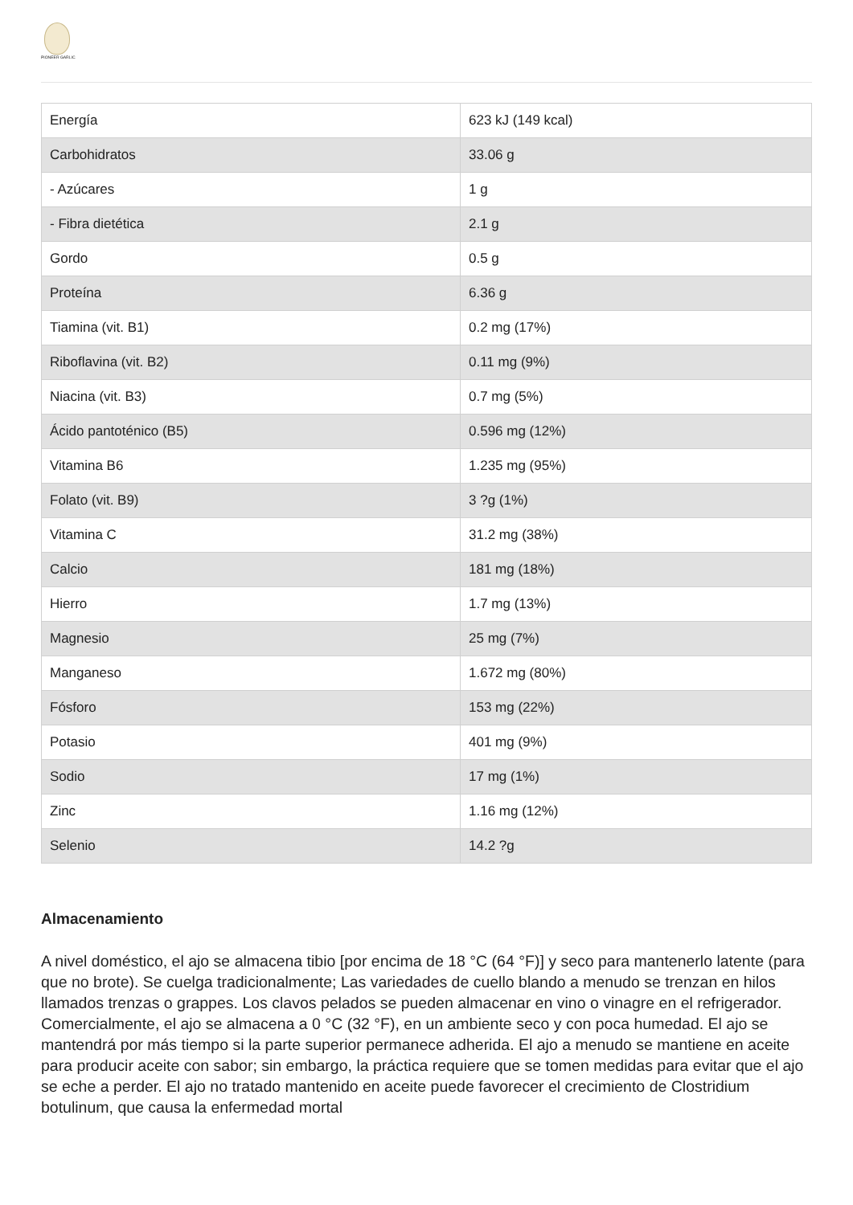PIONEER GARLIC
| Energía | 623 kJ (149 kcal) |
| Carbohidratos | 33.06 g |
| - Azúcares | 1 g |
| - Fibra dietética | 2.1 g |
| Gordo | 0.5 g |
| Proteína | 6.36 g |
| Tiamina (vit. B1) | 0.2 mg (17%) |
| Riboflavina (vit. B2) | 0.11 mg (9%) |
| Niacina (vit. B3) | 0.7 mg (5%) |
| Ácido pantoténico (B5) | 0.596 mg (12%) |
| Vitamina B6 | 1.235 mg (95%) |
| Folato (vit. B9) | 3 ?g (1%) |
| Vitamina C | 31.2 mg (38%) |
| Calcio | 181 mg (18%) |
| Hierro | 1.7 mg (13%) |
| Magnesio | 25 mg (7%) |
| Manganeso | 1.672 mg (80%) |
| Fósforo | 153 mg (22%) |
| Potasio | 401 mg (9%) |
| Sodio | 17 mg (1%) |
| Zinc | 1.16 mg (12%) |
| Selenio | 14.2 ?g |
Almacenamiento
A nivel doméstico, el ajo se almacena tibio [por encima de 18 °C (64 °F)] y seco para mantenerlo latente (para que no brote). Se cuelga tradicionalmente; Las variedades de cuello blando a menudo se trenzan en hilos llamados trenzas o grappes. Los clavos pelados se pueden almacenar en vino o vinagre en el refrigerador. Comercialmente, el ajo se almacena a 0 °C (32 °F), en un ambiente seco y con poca humedad. El ajo se mantendrá por más tiempo si la parte superior permanece adherida. El ajo a menudo se mantiene en aceite para producir aceite con sabor; sin embargo, la práctica requiere que se tomen medidas para evitar que el ajo se eche a perder. El ajo no tratado mantenido en aceite puede favorecer el crecimiento de Clostridium botulinum, que causa la enfermedad mortal